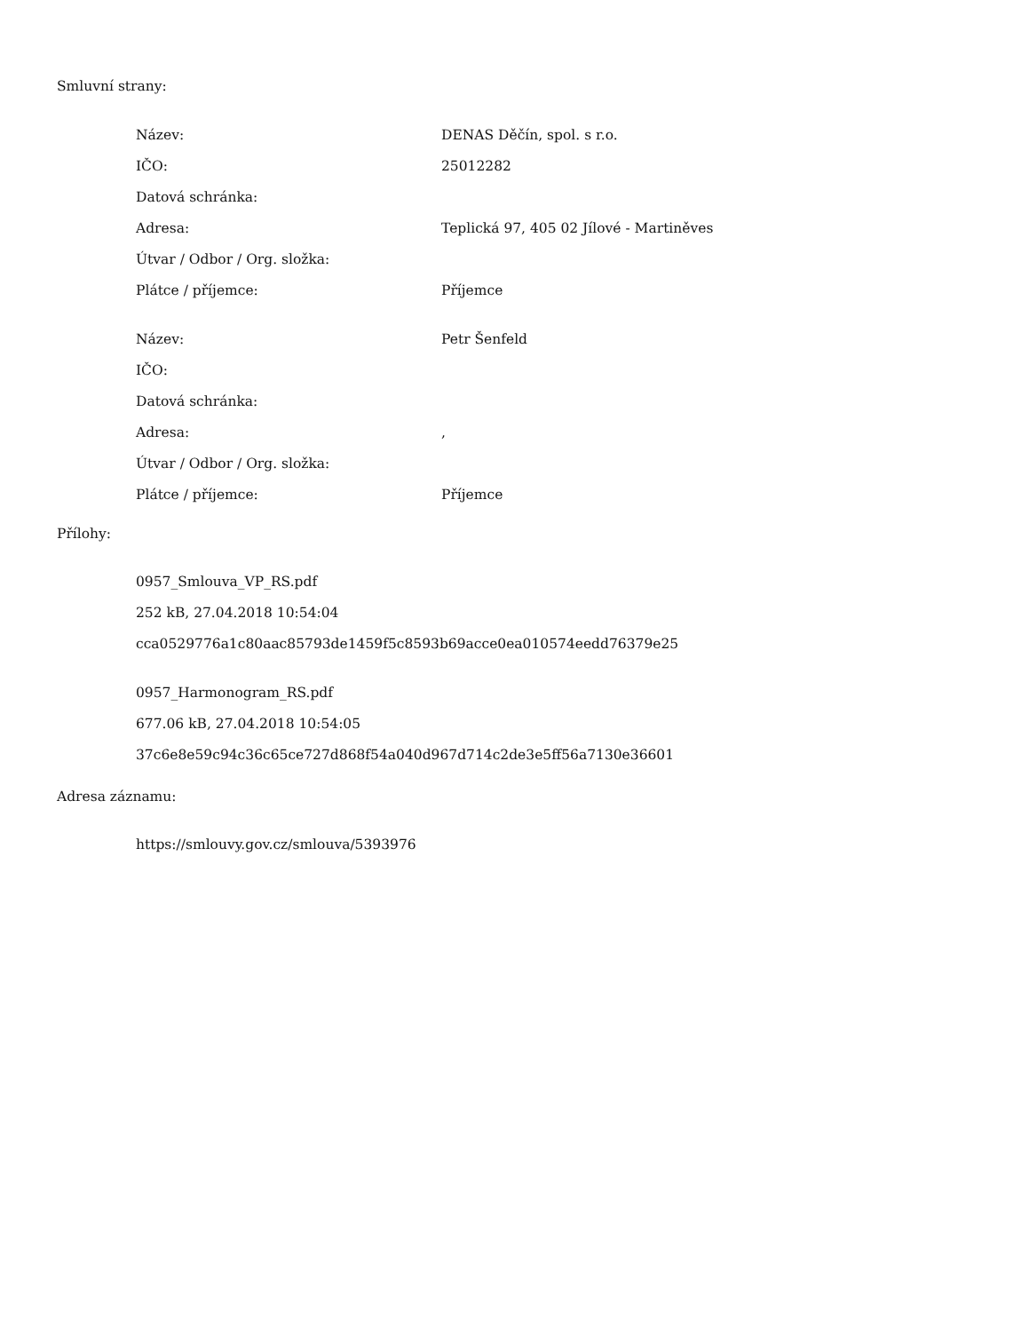Smluvní strany:
| Název: | DENAS Děčín, spol. s r.o. |
| IČO: | 25012282 |
| Datová schránka: | |
| Adresa: | Teplická 97, 405 02 Jílové - Martiněves |
| Útvar / Odbor / Org. složka: | |
| Plátce / příjemce: | Příjemce |
| Název: | Petr Šenfeld |
| IČO: | |
| Datová schránka: | |
| Adresa: | , |
| Útvar / Odbor / Org. složka: | |
| Plátce / příjemce: | Příjemce |
Přílohy:
0957_Smlouva_VP_RS.pdf
252 kB, 27.04.2018 10:54:04
cca0529776a1c80aac85793de1459f5c8593b69acce0ea010574eedd76379e25
0957_Harmonogram_RS.pdf
677.06 kB, 27.04.2018 10:54:05
37c6e8e59c94c36c65ce727d868f54a040d967d714c2de3e5ff56a7130e36601
Adresa záznamu:
https://smlouvy.gov.cz/smlouva/5393976